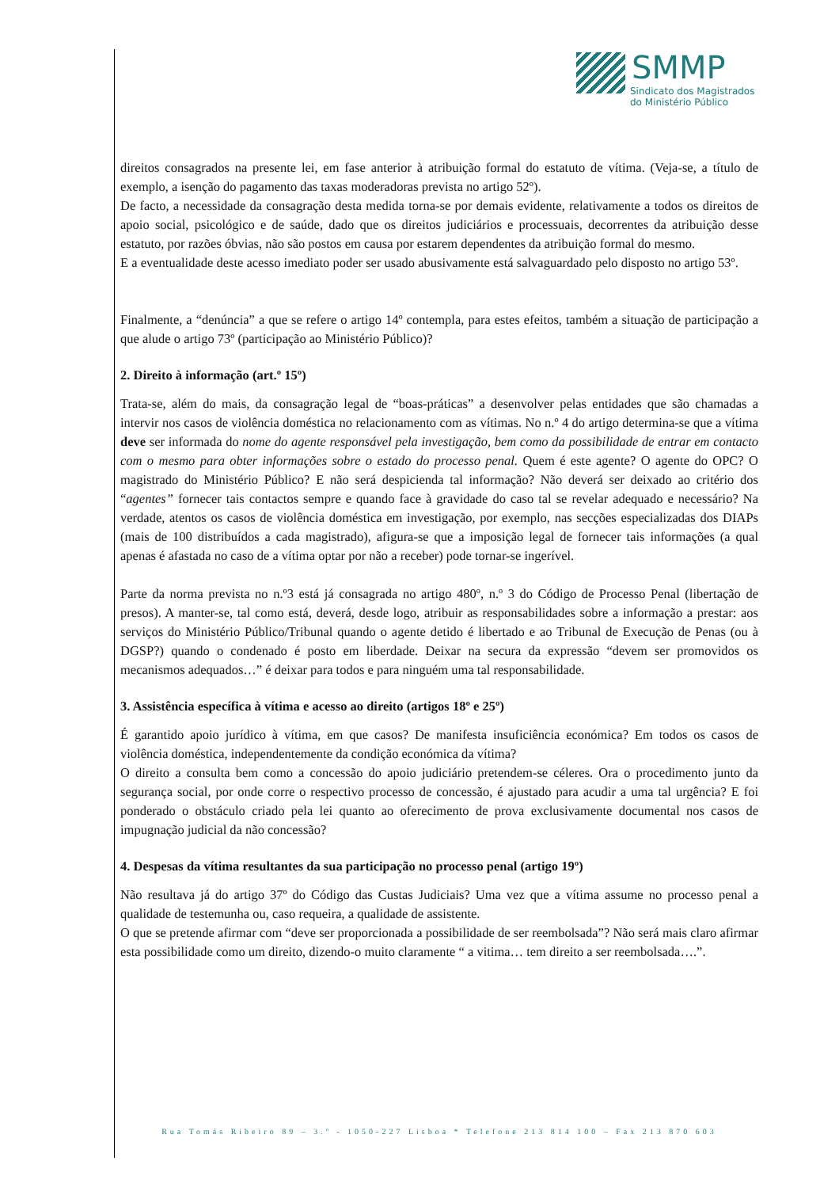SMMP
Sindicato dos Magistrados
do Ministério Público
direitos consagrados na presente lei, em fase anterior à atribuição formal do estatuto de vítima. (Veja-se, a título de exemplo, a isenção do pagamento das taxas moderadoras prevista no artigo 52º).
De facto, a necessidade da consagração desta medida torna-se por demais evidente, relativamente a todos os direitos de apoio social, psicológico e de saúde, dado que os direitos judiciários e processuais, decorrentes da atribuição desse estatuto, por razões óbvias, não são postos em causa por estarem dependentes da atribuição formal do mesmo.
E a eventualidade deste acesso imediato poder ser usado abusivamente está salvaguardado pelo disposto no artigo 53º.
Finalmente, a “denúncia” a que se refere o artigo 14º contempla, para estes efeitos, também a situação de participação a que alude o artigo 73º (participação ao Ministério Público)?
2. Direito à informação (art.º 15º)
Trata-se, além do mais, da consagração legal de “boas-práticas” a desenvolver pelas entidades que são chamadas a intervir nos casos de violência doméstica no relacionamento com as vítimas. No n.º 4 do artigo determina-se que a vítima deve ser informada do nome do agente responsável pela investigação, bem como da possibilidade de entrar em contacto com o mesmo para obter informações sobre o estado do processo penal. Quem é este agente? O agente do OPC? O magistrado do Ministério Público? E não será despicienda tal informação? Não deverá ser deixado ao critério dos “agentes” fornecer tais contactos sempre e quando face à gravidade do caso tal se revelar adequado e necessário? Na verdade, atentos os casos de violência doméstica em investigação, por exemplo, nas secções especializadas dos DIAPs (mais de 100 distribuídos a cada magistrado), afigura-se que a imposição legal de fornecer tais informações (a qual apenas é afastada no caso de a vítima optar por não a receber) pode tornar-se ingerível.
Parte da norma prevista no n.º3 está já consagrada no artigo 480º, n.º 3 do Código de Processo Penal (libertação de presos). A manter-se, tal como está, deverá, desde logo, atribuir as responsabilidades sobre a informação a prestar: aos serviços do Ministério Público/Tribunal quando o agente detido é libertado e ao Tribunal de Execução de Penas (ou à DGSP?) quando o condenado é posto em liberdade. Deixar na secura da expressão “devem ser promovidos os mecanismos adequados…” é deixar para todos e para ninguém uma tal responsabilidade.
3. Assistência específica à vítima e acesso ao direito (artigos 18º e 25º)
É garantido apoio jurídico à vítima, em que casos? De manifesta insuficiência económica? Em todos os casos de violência doméstica, independentemente da condição económica da vítima?
O direito a consulta bem como a concessão do apoio judiciário pretendem-se céleres. Ora o procedimento junto da segurança social, por onde corre o respectivo processo de concessão, é ajustado para acudir a uma tal urgência? E foi ponderado o obstáculo criado pela lei quanto ao oferecimento de prova exclusivamente documental nos casos de impugnação judicial da não concessão?
4. Despesas da vítima resultantes da sua participação no processo penal (artigo 19º)
Não resultava já do artigo 37º do Código das Custas Judiciais? Uma vez que a vítima assume no processo penal a qualidade de testemunha ou, caso requeira, a qualidade de assistente.
O que se pretende afirmar com “deve ser proporcionada a possibilidade de ser reembolsada”? Não será mais claro afirmar esta possibilidade como um direito, dizendo-o muito claramente “ a vitima… tem direito a ser reembolsada….”.
Rua Tomás Ribeiro 89 – 3.º - 1050-227 Lisboa * Telefone 213 814 100 – Fax 213 870 603